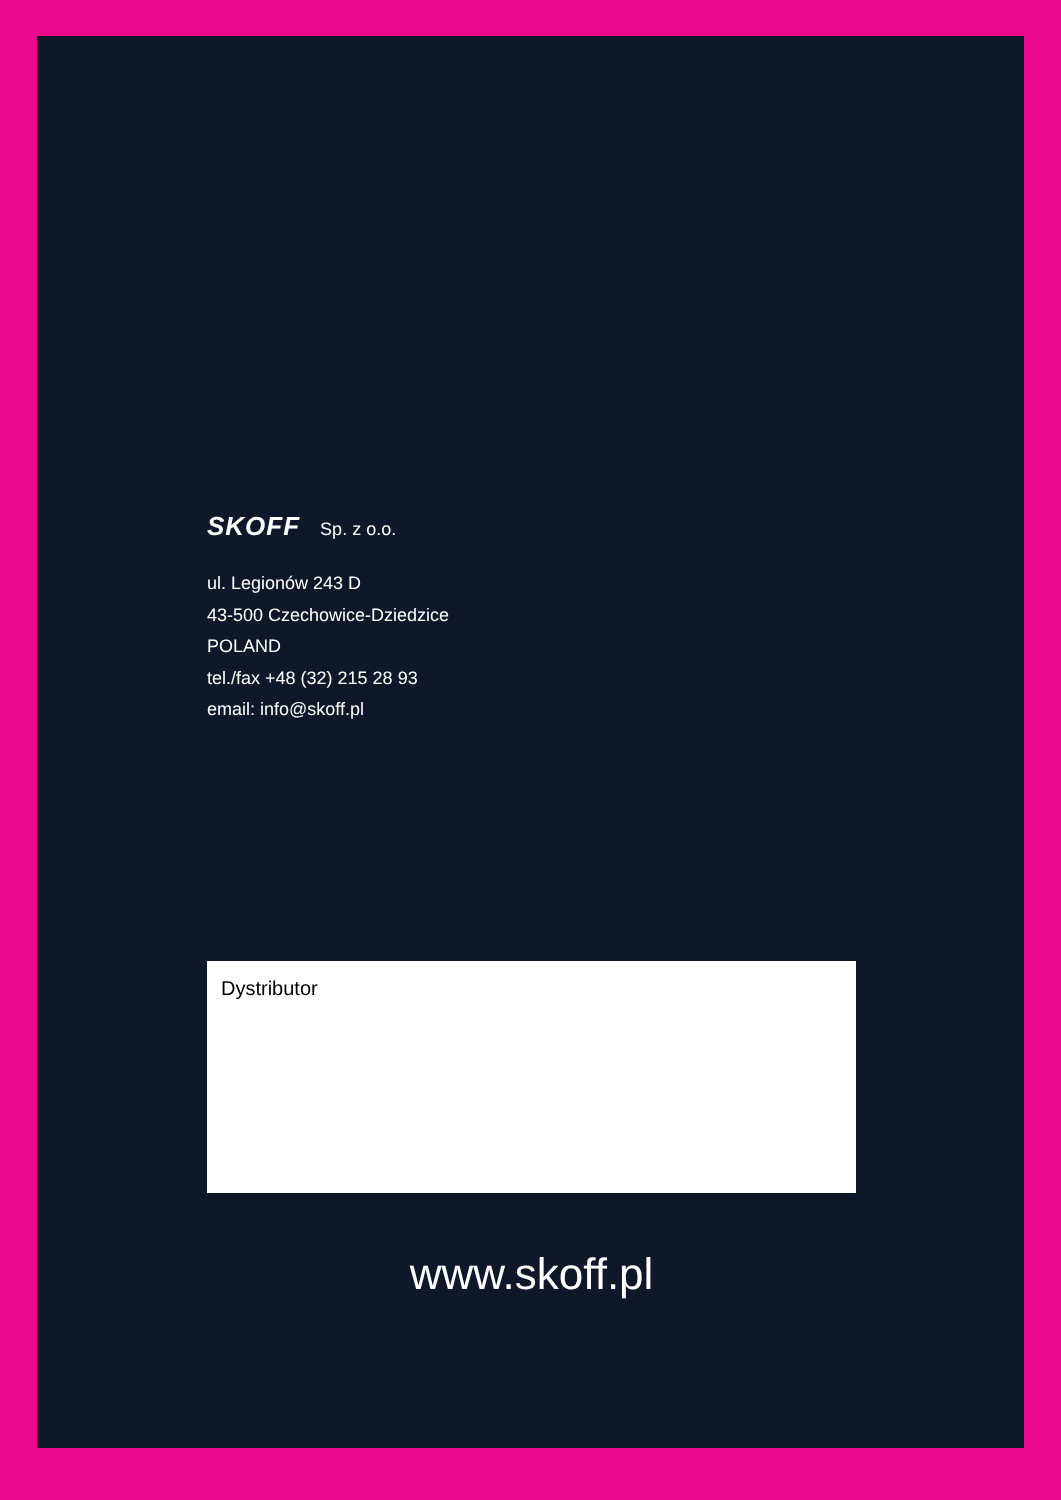SKOFF Sp. z o.o.
ul. Legionów 243 D
43-500 Czechowice-Dziedzice
POLAND
tel./fax +48 (32) 215 28 93
email: info@skoff.pl
Dystributor
www.skoff.pl